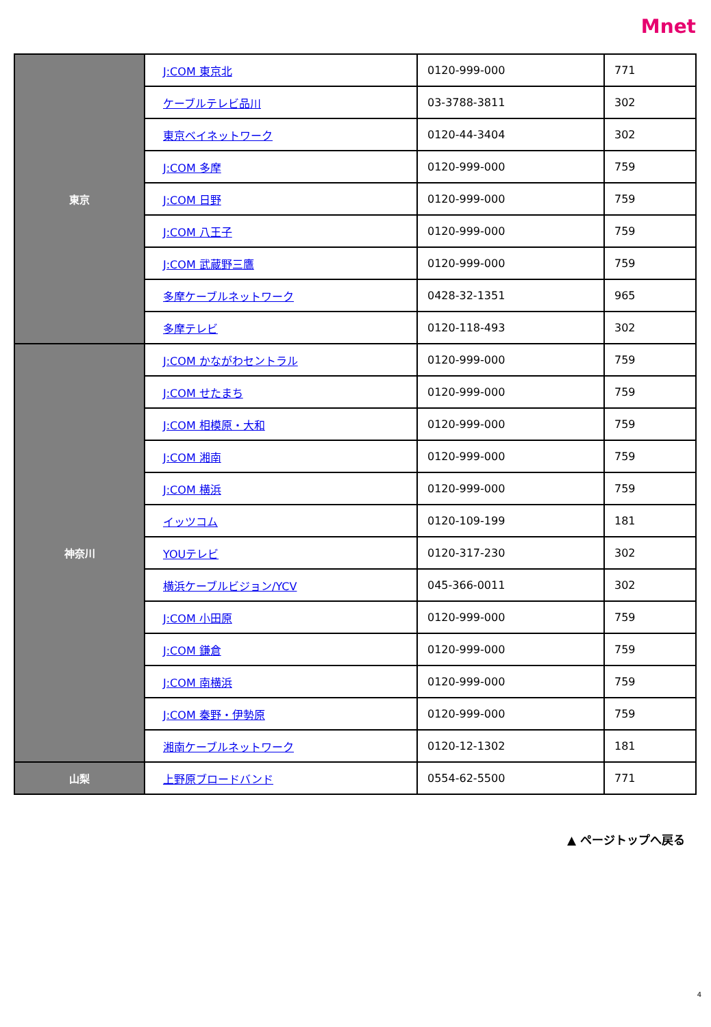Mnet
| 東京 | J:COM 東京北 | 0120-999-000 | 771 |
| | ケーブルテレビ品川 | 03-3788-3811 | 302 |
| | 東京ベイネットワーク | 0120-44-3404 | 302 |
| | J:COM 多摩 | 0120-999-000 | 759 |
| | J:COM 日野 | 0120-999-000 | 759 |
| | J:COM 八王子 | 0120-999-000 | 759 |
| | J:COM 武蔵野三鷹 | 0120-999-000 | 759 |
| | 多摩ケーブルネットワーク | 0428-32-1351 | 965 |
| | 多摩テレビ | 0120-118-493 | 302 |
| 神奈川 | J:COM かながわセントラル | 0120-999-000 | 759 |
| | J:COM せたまち | 0120-999-000 | 759 |
| | J:COM 相模原・大和 | 0120-999-000 | 759 |
| | J:COM 湘南 | 0120-999-000 | 759 |
| | J:COM 横浜 | 0120-999-000 | 759 |
| | イッツコム | 0120-109-199 | 181 |
| | YOUテレビ | 0120-317-230 | 302 |
| | 横浜ケーブルビジョン/YCV | 045-366-0011 | 302 |
| | J:COM 小田原 | 0120-999-000 | 759 |
| | J:COM 鎌倉 | 0120-999-000 | 759 |
| | J:COM 南横浜 | 0120-999-000 | 759 |
| | J:COM 秦野・伊勢原 | 0120-999-000 | 759 |
| | 湘南ケーブルネットワーク | 0120-12-1302 | 181 |
| 山梨 | 上野原ブロードバンド | 0554-62-5500 | 771 |
▲ ページトップへ戻る
4